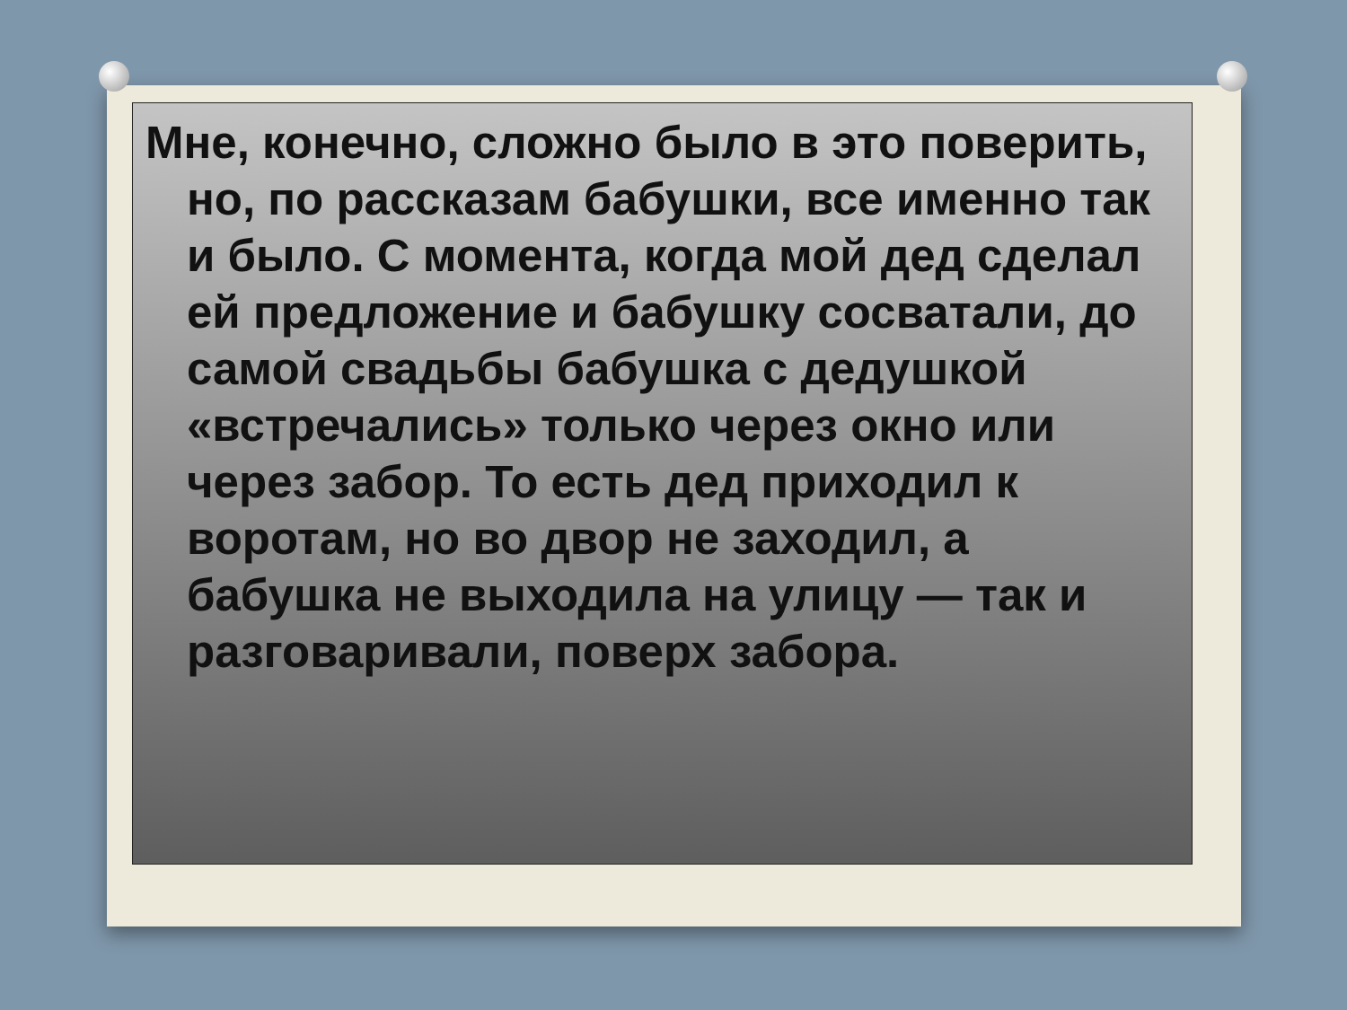Мне, конечно, сложно было в это поверить, но, по рассказам бабушки, все именно так и было. С момента, когда мой дед сделал ей предложение и бабушку сосватали, до самой свадьбы бабушка с дедушкой «встречались» только через окно или через забор. То есть дед приходил к воротам, но во двор не заходил, а бабушка не выходила на улицу — так и разговаривали, поверх забора.